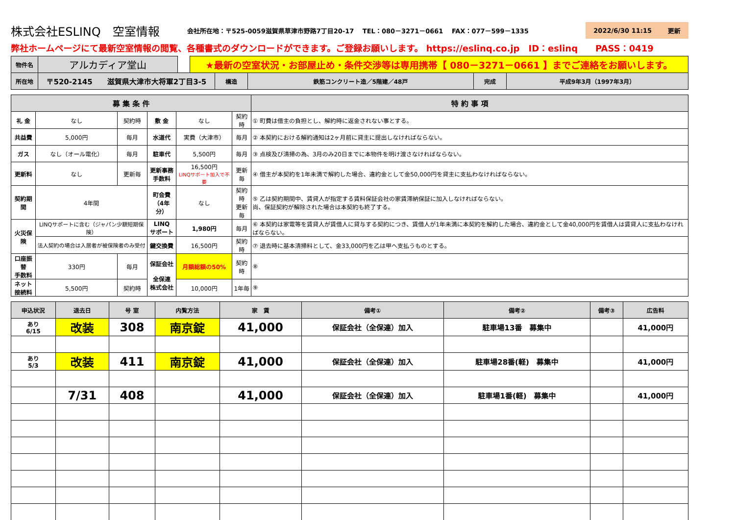株式会社ESLINQ　空室情報
会社所在地：〒525-0059滋賀県草津市野路7丁目20-17　 TEL：080－3271－0661　 FAX：077－599－1335
2022/6/30 11:15 更新
弊社ホームページにて最新空室情報の閲覧、各種書式のダウンロードができます。ご登録お願いします。 https://eslinq.co.jp　ID：eslinq　　PASS：0419
| 物件名 | アルカディア堂山 | | ★最新の空室状況・お部屋止め・条件交渉等は専用携帯【 080－3271－0661 】までご連絡をお願いします。 | | | | |
| 所在地 | 〒520-2145 滋賀県大津市大将軍2丁目3-5 | | | 構造 | 鉄筋コンクリート造／5階建／48戸 | 完成 | 平成9年3月（1997年3月） |
| 募 集 条 件 | | | | | | 特 約 事 項 |
| --- | --- | --- | --- | --- | --- | --- |
| 礼 金 | なし | 契約時 | 敷 金 | なし | 契約時 | ① 町費は借主の負担とし、解約時に返金されない事とする。 |
| 共益費 | 5,000円 | 毎月 | 水道代 | 実費（大津市） | 毎月 | ② 本契約における解約通知は2ヶ月前に貸主に提出しなければならない。 |
| ガス | なし（オール電化） | 毎月 | 駐車代 | 5,500円 | 毎月 | ③ 点検及び清掃の為、3月のみ20日までに本物件を明け渡さなければならない。 |
| 更新料 | なし | 更新毎 | 更新事務 手数料 | 16,500円 LINQサポート加入で不要 | 更新毎 | ④ 借主が本契約を1年未満で解約した場合、違約金として金50,000円を貸主に支払わなければならない。 |
| 契約期間 | 4年間 | | 町会費 （4年分） | なし | 契約時 更新毎 | ⑤ 乙は契約期間中、賃貸人が指定する賃料保証会社の家賃滞納保証に加入しなければならない。 尚、保証契約が解除された場合は本契約も終了する。 |
| 火災保険 | LINQサポートに含む（ジャパン少額短期保険） | | LINQ サポート | 1,980円 | 毎月 | ⑥ 本契約は家電等を賃貸人が賃借人に貸与する契約につき、賃借人が1年未満に本契約を解約した場合、違約金として金40,000円を賃借人は賃貸人に支払わなければならない。 |
| | 法人契約の場合は入居者が被保険者のみ受付 | | 鍵交換費 | 16,500円 | 契約時 | ⑦ 退去時に基本清掃料として、金33,000円を乙は甲へ支払うものとする。 |
| 口座振替 手数料 | 330円 | 毎月 | 保証会社 全保連 株式会社 | 月額総額の50% | 契約時 | ⑧ |
| ネット 接続料 | 5,500円 | 契約時 | | 10,000円 | 1年毎 | ⑨ |
| 申込状況 | 退去日 | 号 室 | 内覧方法 | 家 賃 | 備考① | 備考② | 備考③ | 広告料 |
| --- | --- | --- | --- | --- | --- | --- | --- | --- |
| あり 6/15 | 改装 | 308 | 南京錠 | 41,000 | 保証会社（全保連）加入 | 駐車場13番 募集中 | | 41,000円 |
| あり 5/3 | 改装 | 411 | 南京錠 | 41,000 | 保証会社（全保連）加入 | 駐車場28番(軽) 募集中 | | 41,000円 |
| | 7/31 | 408 | | 41,000 | 保証会社（全保連）加入 | 駐車場1番(軽) 募集中 | | 41,000円 |